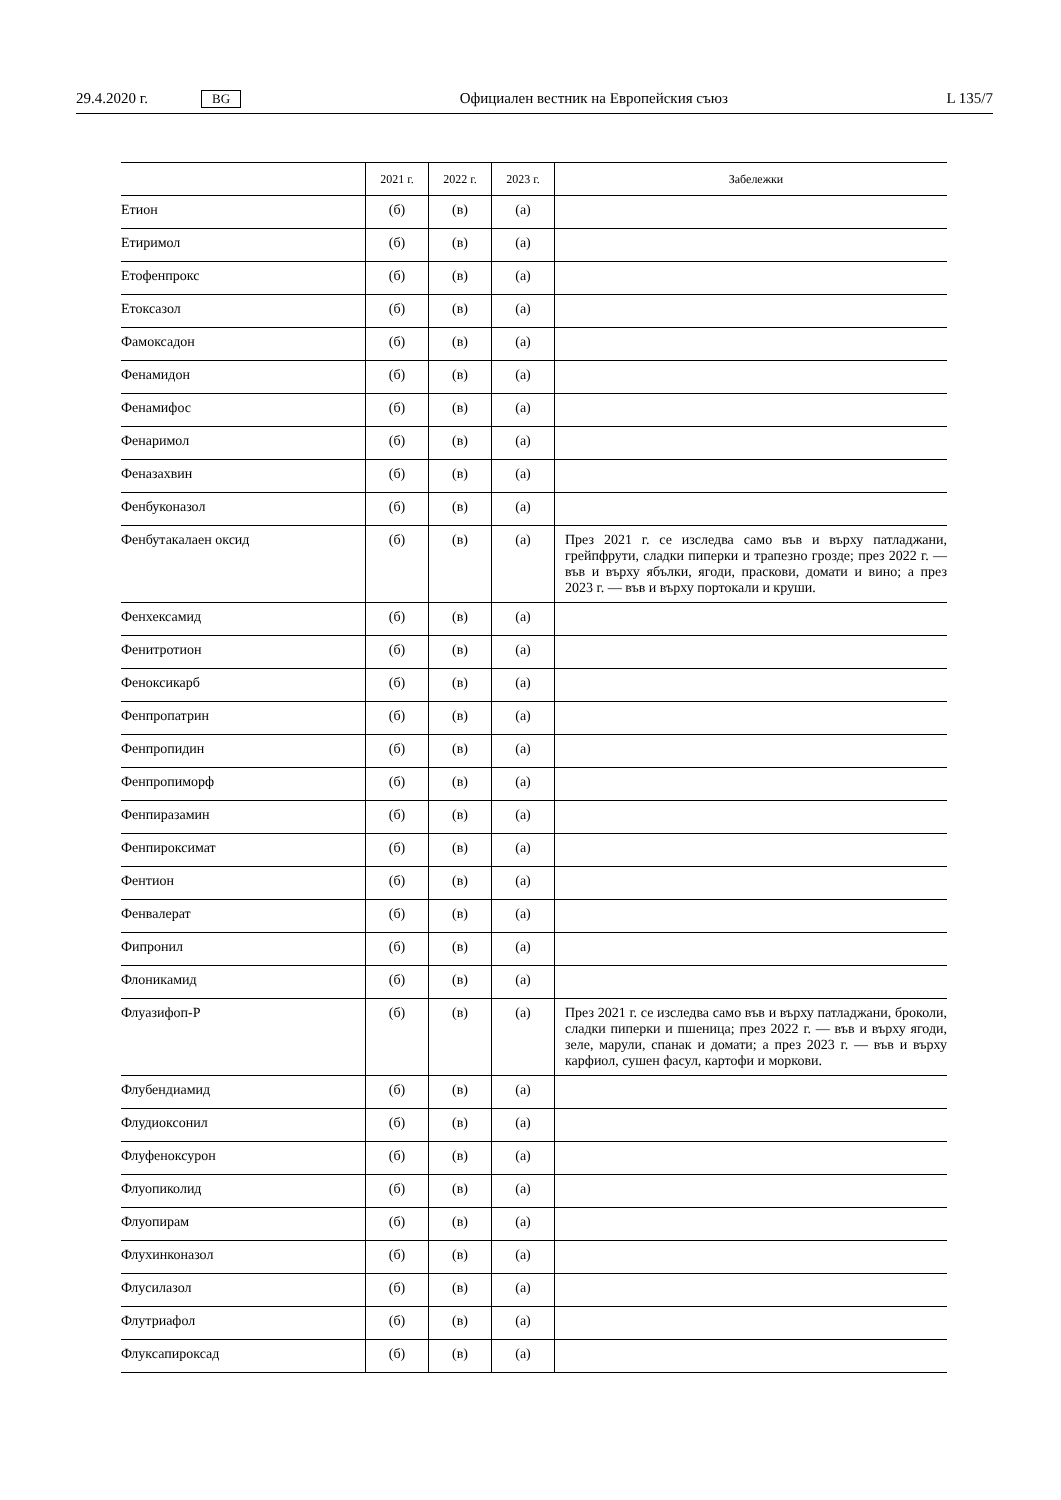29.4.2020 г. BG Официален вестник на Европейския съюз L 135/7
| | 2021 г. | 2022 г. | 2023 г. | Забележки |
| --- | --- | --- | --- | --- |
| Етион | (б) | (в) | (а) | |
| Етиримол | (б) | (в) | (а) | |
| Етофенпрокс | (б) | (в) | (а) | |
| Етоксазол | (б) | (в) | (а) | |
| Фамоксадон | (б) | (в) | (а) | |
| Фенамидон | (б) | (в) | (а) | |
| Фенамифос | (б) | (в) | (а) | |
| Фенаримол | (б) | (в) | (а) | |
| Феназахвин | (б) | (в) | (а) | |
| Фенбуконазол | (б) | (в) | (а) | |
| Фенбутакалаен оксид | (б) | (в) | (а) | През 2021 г. се изследва само във и върху патладжани, грейпфрути, сладки пиперки и трапезно грозде; през 2022 г. — във и върху ябълки, ягоди, праскови, домати и вино; а през 2023 г. — във и върху портокали и круши. |
| Фенхексамид | (б) | (в) | (а) | |
| Фенитротион | (б) | (в) | (а) | |
| Феноксикарб | (б) | (в) | (а) | |
| Фенпропатрин | (б) | (в) | (а) | |
| Фенпропидин | (б) | (в) | (а) | |
| Фенпропиморф | (б) | (в) | (а) | |
| Фенпиразамин | (б) | (в) | (а) | |
| Фенпироксимат | (б) | (в) | (а) | |
| Фентион | (б) | (в) | (а) | |
| Фенвалерат | (б) | (в) | (а) | |
| Фипронил | (б) | (в) | (а) | |
| Флоникамид | (б) | (в) | (а) | |
| Флуазифоп-P | (б) | (в) | (а) | През 2021 г. се изследва само във и върху патладжани, броколи, сладки пиперки и пшеница; през 2022 г. — във и върху ягоди, зеле, марули, спанак и домати; а през 2023 г. — във и върху карфиол, сушен фасул, картофи и моркови. |
| Флубендиамид | (б) | (в) | (а) | |
| Флудиоксонил | (б) | (в) | (а) | |
| Флуфеноксурон | (б) | (в) | (а) | |
| Флуопиколид | (б) | (в) | (а) | |
| Флуопирам | (б) | (в) | (а) | |
| Флухинконазол | (б) | (в) | (а) | |
| Флусилазол | (б) | (в) | (а) | |
| Флутриафол | (б) | (в) | (а) | |
| Флуксапироксад | (б) | (в) | (а) | |